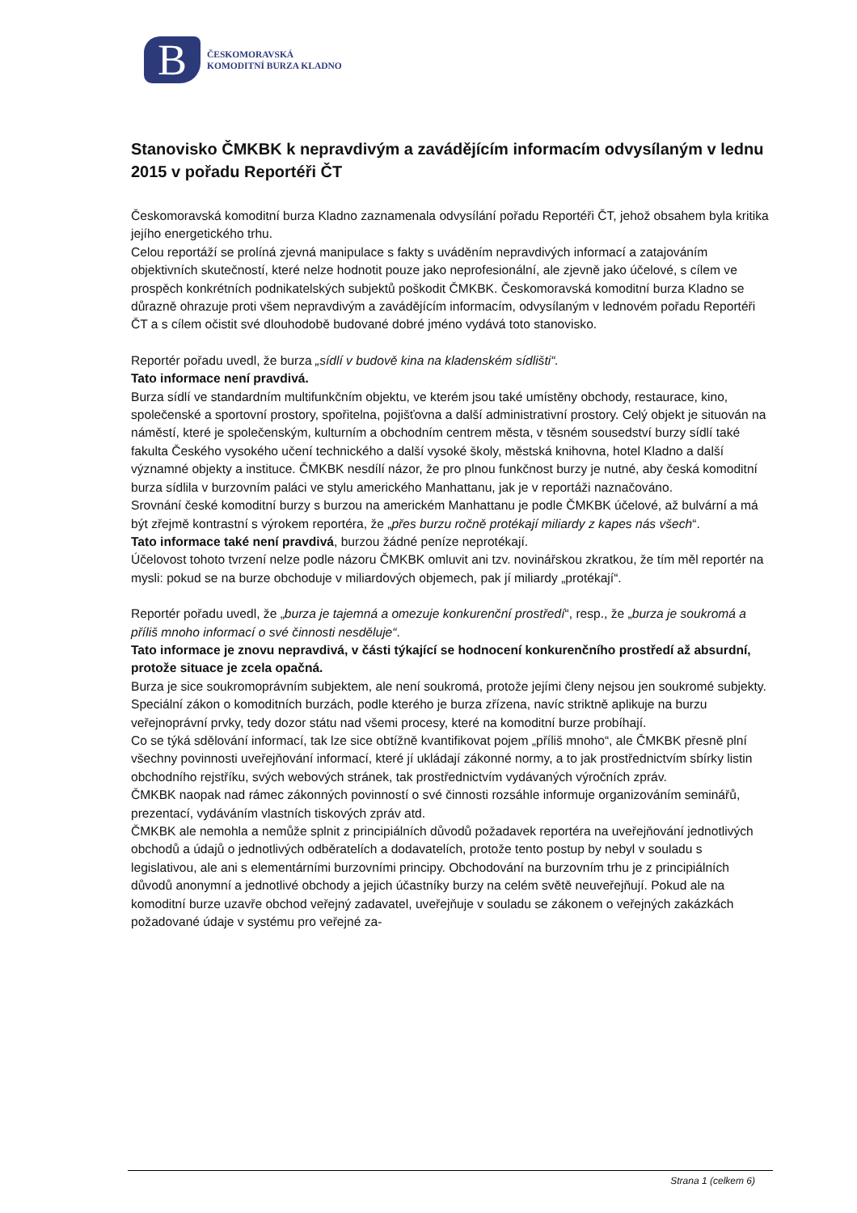B
ČESKOMORAVSKÁ
KOMODITNÍ BURZA KLADNO
Stanovisko ČMKBK k nepravdivým a zavádějícím informacím odvysílaným v lednu 2015 v pořadu Reportéři ČT
Českomoravská komoditní burza Kladno zaznamenala odvysílání pořadu Reportéři ČT, jehož obsahem byla kritika jejího energetického trhu.
Celou reportáží se prolíná zjevná manipulace s fakty s uváděním nepravdivých informací a zatajováním objektivních skutečností, které nelze hodnotit pouze jako neprofesionální, ale zjevně jako účelové, s cílem ve prospěch konkrétních podnikatelských subjektů poškodit ČMKBK. Českomoravská komoditní burza Kladno se důrazně ohrazuje proti všem nepravdivým a zavádějícím informacím, odvysílaným v lednovém pořadu Reportéři ČT a s cílem očistit své dlouhodobě budované dobré jméno vydává toto stanovisko.
Reportér pořadu uvedl, že burza „sídlí v budově kina na kladenském sídlišti“.
Tato informace není pravdivá.
Burza sídlí ve standardním multifunkčním objektu, ve kterém jsou také umístěny obchody, restaurace, kino, společenské a sportovní prostory, spořitelna, pojišťovna a další administrativní prostory. Celý objekt je situován na náměstí, které je společenským, kulturním a obchodním centrem města, v těsném sousedství burzy sídlí také fakulta Českého vysokého učení technického a další vysoké školy, městská knihovna, hotel Kladno a další významné objekty a instituce. ČMKBK nesdílí názor, že pro plnou funkčnost burzy je nutné, aby česká komoditní burza sídlila v burzovním paláci ve stylu amerického Manhattanu, jak je v reportáži naznačováno.
Srovnání české komoditní burzy s burzou na americkém Manhattanu je podle ČMKBK účelové, až bulvární a má být zřejmě kontrastní s výrokem reportéra, že „přes burzu ročně protékají miliardy z kapes nás všech“.
Tato informace také není pravdivá, burzou žádné peníze neprotékají.
Účelovost tohoto tvrzení nelze podle názoru ČMKBK omluvit ani tzv. novinářskou zkratkou, že tím měl reportér na mysli: pokud se na burze obchoduje v miliardových objemech, pak jí miliardy „protékají“.
Reportér pořadu uvedl, že „burza je tajemná a omezuje konkurenční prostředí“, resp., že „burza je soukromá a příliš mnoho informací o své činnosti nesděluje“.
Tato informace je znovu nepravdivá, v části týkající se hodnocení konkurenčního prostředí až absurdní, protože situace je zcela opačná.
Burza je sice soukromoprávním subjektem, ale není soukromá, protože jejími členy nejsou jen soukromé subjekty. Speciální zákon o komoditních burzách, podle kterého je burza zřízena, navíc striktně aplikuje na burzu veřejnoprávní prvky, tedy dozor státu nad všemi procesy, které na komoditní burze probíhají.
Co se týká sdělování informací, tak lze sice obtížně kvantifikovat pojem „příliš mnoho“, ale ČMKBK přesně plní všechny povinnosti uveřejňování informací, které jí ukládají zákonné normy, a to jak prostřednictvím sbírky listin obchodního rejstříku, svých webových stránek, tak prostřednictvím vydávaných výročních zpráv.
ČMKBK naopak nad rámec zákonných povinností o své činnosti rozsáhle informuje organizováním seminářů, prezentací, vydáváním vlastních tiskových zpráv atd.
ČMKBK ale nemohla a nemůže splnit z principiálních důvodů požadavek reportéra na uveřejňování jednotlivých obchodů a údajů o jednotlivých odběratelích a dodavatelích, protože tento postup by nebyl v souladu s legislativou, ale ani s elementárními burzovními principy. Obchodování na burzovním trhu je z principiálních důvodů anonymní a jednotlivé obchody a jejich účastníky burzy na celém světě neuveřejňují. Pokud ale na komoditní burze uzavře obchod veřejný zadavatel, uveřejňuje v souladu se zákonem o veřejných zakázkách požadované údaje v systému pro veřejné za-
Strana 1 (celkem 6)